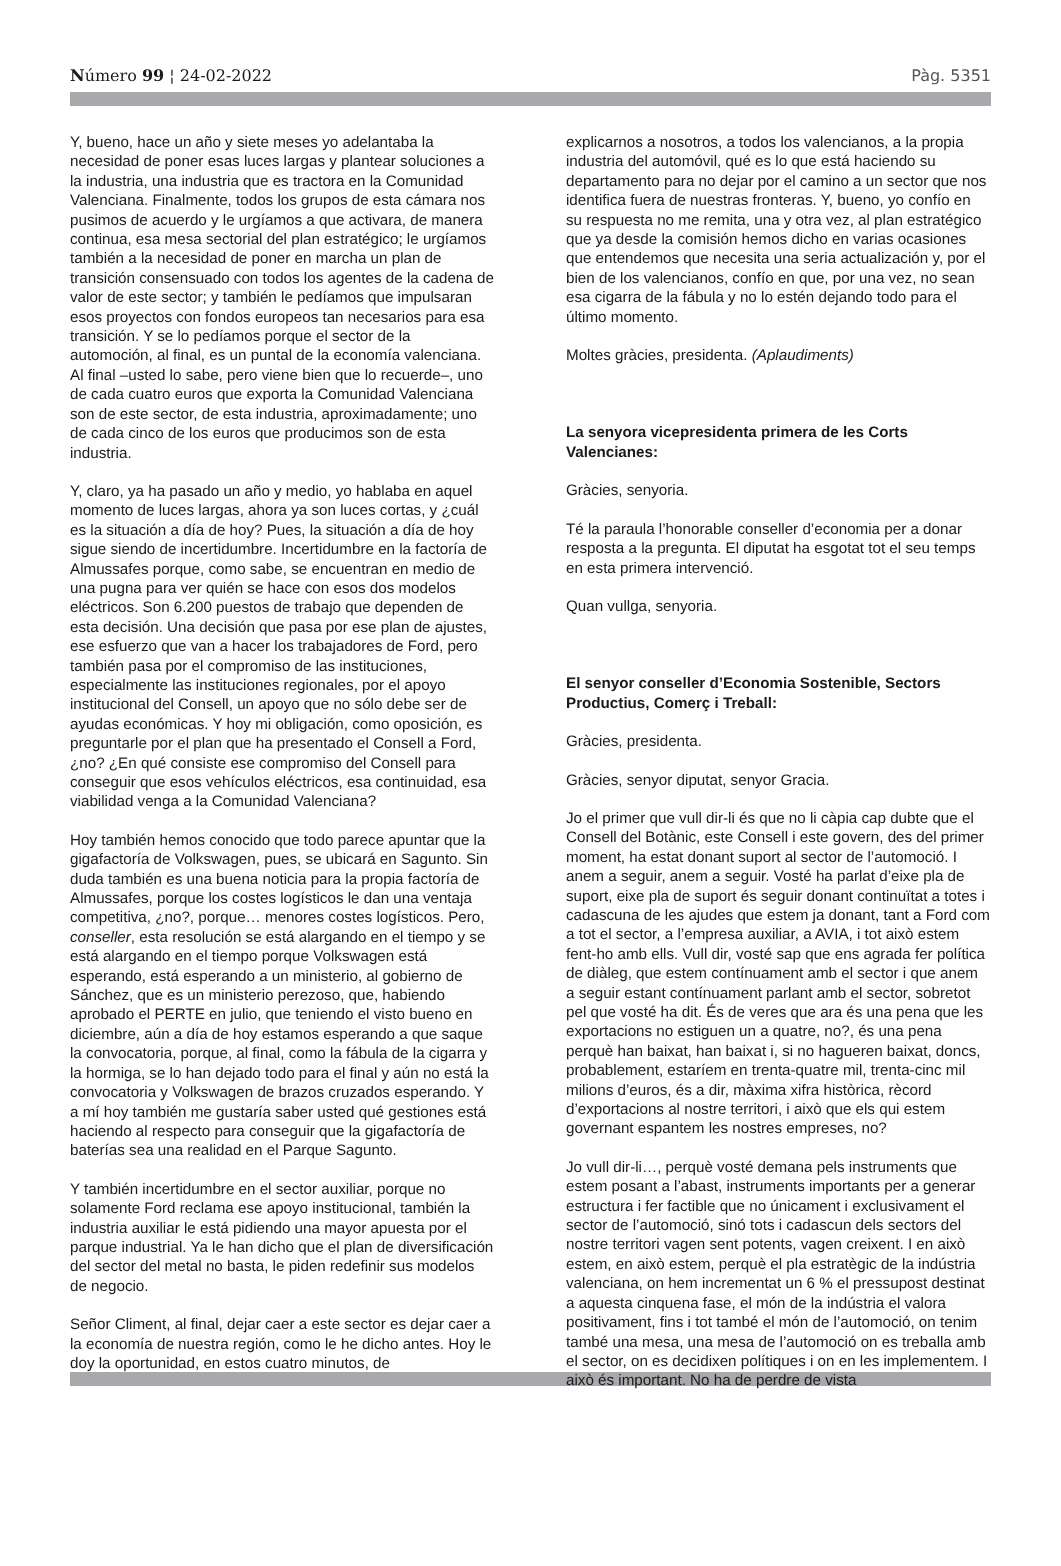Número 99 ¦ 24-02-2022 Pàg. 5351
Y, bueno, hace un año y siete meses yo adelantaba la necesidad de poner esas luces largas y plantear soluciones a la industria, una industria que es tractora en la Comunidad Valenciana. Finalmente, todos los grupos de esta cámara nos pusimos de acuerdo y le urgíamos a que activara, de manera continua, esa mesa sectorial del plan estratégico; le urgíamos también a la necesidad de poner en marcha un plan de transición consensuado con todos los agentes de la cadena de valor de este sector; y también le pedíamos que impulsaran esos proyectos con fondos europeos tan necesarios para esa transición. Y se lo pedíamos porque el sector de la automoción, al final, es un puntal de la economía valenciana. Al final –usted lo sabe, pero viene bien que lo recuerde–, uno de cada cuatro euros que exporta la Comunidad Valenciana son de este sector, de esta industria, aproximadamente; uno de cada cinco de los euros que producimos son de esta industria.
Y, claro, ya ha pasado un año y medio, yo hablaba en aquel momento de luces largas, ahora ya son luces cortas, y ¿cuál es la situación a día de hoy? Pues, la situación a día de hoy sigue siendo de incertidumbre. Incertidumbre en la factoría de Almussafes porque, como sabe, se encuentran en medio de una pugna para ver quién se hace con esos dos modelos eléctricos. Son 6.200 puestos de trabajo que dependen de esta decisión. Una decisión que pasa por ese plan de ajustes, ese esfuerzo que van a hacer los trabajadores de Ford, pero también pasa por el compromiso de las instituciones, especialmente las instituciones regionales, por el apoyo institucional del Consell, un apoyo que no sólo debe ser de ayudas económicas. Y hoy mi obligación, como oposición, es preguntarle por el plan que ha presentado el Consell a Ford, ¿no? ¿En qué consiste ese compromiso del Consell para conseguir que esos vehículos eléctricos, esa continuidad, esa viabilidad venga a la Comunidad Valenciana?
Hoy también hemos conocido que todo parece apuntar que la gigafactoría de Volkswagen, pues, se ubicará en Sagunto. Sin duda también es una buena noticia para la propia factoría de Almussafes, porque los costes logísticos le dan una ventaja competitiva, ¿no?, porque… menores costes logísticos. Pero, conseller, esta resolución se está alargando en el tiempo y se está alargando en el tiempo porque Volkswagen está esperando, está esperando a un ministerio, al gobierno de Sánchez, que es un ministerio perezoso, que, habiendo aprobado el PERTE en julio, que teniendo el visto bueno en diciembre, aún a día de hoy estamos esperando a que saque la convocatoria, porque, al final, como la fábula de la cigarra y la hormiga, se lo han dejado todo para el final y aún no está la convocatoria y Volkswagen de brazos cruzados esperando. Y a mí hoy también me gustaría saber usted qué gestiones está haciendo al respecto para conseguir que la gigafactoría de baterías sea una realidad en el Parque Sagunto.
Y también incertidumbre en el sector auxiliar, porque no solamente Ford reclama ese apoyo institucional, también la industria auxiliar le está pidiendo una mayor apuesta por el parque industrial. Ya le han dicho que el plan de diversificación del sector del metal no basta, le piden redefinir sus modelos de negocio.
Señor Climent, al final, dejar caer a este sector es dejar caer a la economía de nuestra región, como le he dicho antes. Hoy le doy la oportunidad, en estos cuatro minutos, de
explicarnos a nosotros, a todos los valencianos, a la propia industria del automóvil, qué es lo que está haciendo su departamento para no dejar por el camino a un sector que nos identifica fuera de nuestras fronteras. Y, bueno, yo confío en su respuesta no me remita, una y otra vez, al plan estratégico que ya desde la comisión hemos dicho en varias ocasiones que entendemos que necesita una seria actualización y, por el bien de los valencianos, confío en que, por una vez, no sean esa cigarra de la fábula y no lo estén dejando todo para el último momento.
Moltes gràcies, presidenta. (Aplaudiments)
La senyora vicepresidenta primera de les Corts Valencianes:
Gràcies, senyoria.
Té la paraula l’honorable conseller d’economia per a donar resposta a la pregunta. El diputat ha esgotat tot el seu temps en esta primera intervenció.
Quan vullga, senyoria.
El senyor conseller d’Economia Sostenible, Sectors Productius, Comerç i Treball:
Gràcies, presidenta.
Gràcies, senyor diputat, senyor Gracia.
Jo el primer que vull dir-li és que no li càpia cap dubte que el Consell del Botànic, este Consell i este govern, des del primer moment, ha estat donant suport al sector de l’automoció. I anem a seguir, anem a seguir. Vosté ha parlat d’eixe pla de suport, eixe pla de suport és seguir donant continuïtat a totes i cadascuna de les ajudes que estem ja donant, tant a Ford com a tot el sector, a l’empresa auxiliar, a AVIA, i tot això estem fent-ho amb ells. Vull dir, vosté sap que ens agrada fer política de diàleg, que estem contínuament amb el sector i que anem a seguir estant contínuament parlant amb el sector, sobretot pel que vosté ha dit. És de veres que ara és una pena que les exportacions no estiguen un a quatre, no?, és una pena perquè han baixat, han baixat i, si no hagueren baixat, doncs, probablement, estaríem en trenta-quatre mil, trenta-cinc mil milions d’euros, és a dir, màxima xifra històrica, rècord d’exportacions al nostre territori, i això que els qui estem governant espantem les nostres empreses, no?
Jo vull dir-li…, perquè vosté demana pels instruments que estem posant a l’abast, instruments importants per a generar estructura i fer factible que no únicament i exclusivament el sector de l’automoció, sinó tots i cadascun dels sectors del nostre territori vagen sent potents, vagen creixent. I en això estem, en això estem, perquè el pla estratègic de la indústria valenciana, on hem incrementat un 6 % el pressupost destinat a aquesta cinquena fase, el món de la indústria el valora positivament, fins i tot també el món de l’automoció, on tenim també una mesa, una mesa de l’automoció on es treballa amb el sector, on es decidixen polítiques i on en les implementem. I això és important. No ha de perdre de vista